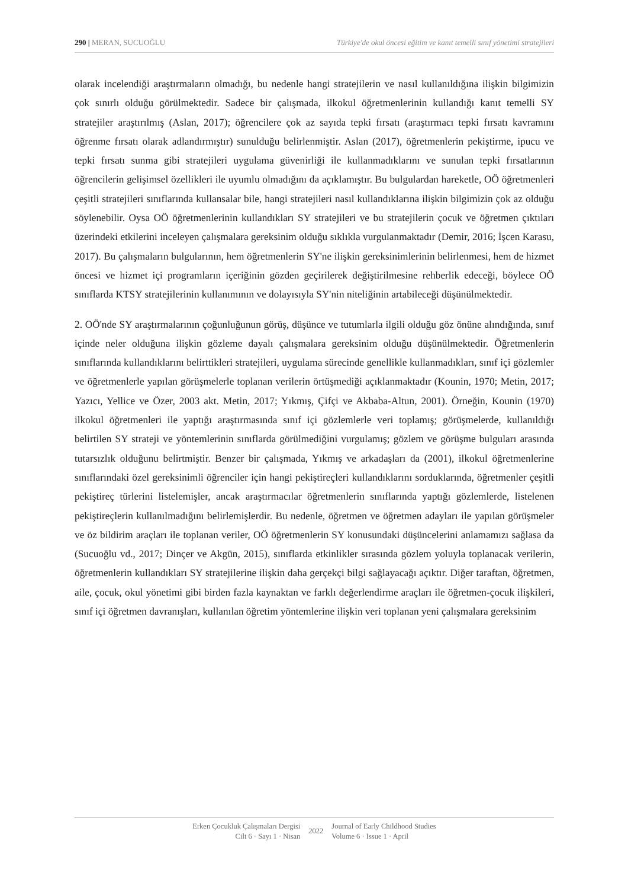290 | MERAN, SUCUOĞLU Türkiye'de okul öncesi eğitim ve kanıt temelli sınıf yönetimi stratejileri
olarak incelendiği araştırmaların olmadığı, bu nedenle hangi stratejilerin ve nasıl kullanıldığına ilişkin bilgimizin çok sınırlı olduğu görülmektedir. Sadece bir çalışmada, ilkokul öğretmenlerinin kullandığı kanıt temelli SY stratejiler araştırılmış (Aslan, 2017); öğrencilere çok az sayıda tepki fırsatı (araştırmacı tepki fırsatı kavramını öğrenme fırsatı olarak adlandırmıştır) sunulduğu belirlenmiştir. Aslan (2017), öğretmenlerin pekiştirme, ipucu ve tepki fırsatı sunma gibi stratejileri uygulama güvenirliği ile kullanmadıklarını ve sunulan tepki fırsatlarının öğrencilerin gelişimsel özellikleri ile uyumlu olmadığını da açıklamıştır. Bu bulgulardan hareketle, OÖ öğretmenleri çeşitli stratejileri sınıflarında kullansalar bile, hangi stratejileri nasıl kullandıklarına ilişkin bilgimizin çok az olduğu söylenebilir. Oysa OÖ öğretmenlerinin kullandıkları SY stratejileri ve bu stratejilerin çocuk ve öğretmen çıktıları üzerindeki etkilerini inceleyen çalışmalara gereksinim olduğu sıklıkla vurgulanmaktadır (Demir, 2016; İşcen Karasu, 2017). Bu çalışmaların bulgularının, hem öğretmenlerin SY'ne ilişkin gereksinimlerinin belirlenmesi, hem de hizmet öncesi ve hizmet içi programların içeriğinin gözden geçirilerek değiştirilmesine rehberlik edeceği, böylece OÖ sınıflarda KTSY stratejilerinin kullanımının ve dolayısıyla SY'nin niteliğinin artabileceği düşünülmektedir.
2. OÖ'nde SY araştırmalarının çoğunluğunun görüş, düşünce ve tutumlarla ilgili olduğu göz önüne alındığında, sınıf içinde neler olduğuna ilişkin gözleme dayalı çalışmalara gereksinim olduğu düşünülmektedir. Öğretmenlerin sınıflarında kullandıklarını belirttikleri stratejileri, uygulama sürecinde genellikle kullanmadıkları, sınıf içi gözlemler ve öğretmenlerle yapılan görüşmelerle toplanan verilerin örtüşmediği açıklanmaktadır (Kounin, 1970; Metin, 2017; Yazıcı, Yellice ve Özer, 2003 akt. Metin, 2017; Yıkmış, Çifçi ve Akbaba-Altun, 2001). Örneğin, Kounin (1970) ilkokul öğretmenleri ile yaptığı araştırmasında sınıf içi gözlemlerle veri toplamış; görüşmelerde, kullanıldığı belirtilen SY strateji ve yöntemlerinin sınıflarda görülmediğini vurgulamış; gözlem ve görüşme bulguları arasında tutarsızlık olduğunu belirtmiştir. Benzer bir çalışmada, Yıkmış ve arkadaşları da (2001), ilkokul öğretmenlerine sınıflarındaki özel gereksinimli öğrenciler için hangi pekiştireçleri kullandıklarını sorduklarında, öğretmenler çeşitli pekiştireç türlerini listelemişler, ancak araştırmacılar öğretmenlerin sınıflarında yaptığı gözlemlerde, listelenen pekiştireçlerin kullanılmadığını belirlemişlerdir. Bu nedenle, öğretmen ve öğretmen adayları ile yapılan görüşmeler ve öz bildirim araçları ile toplanan veriler, OÖ öğretmenlerin SY konusundaki düşüncelerini anlamamızı sağlasa da (Sucuoğlu vd., 2017; Dinçer ve Akgün, 2015), sınıflarda etkinlikler sırasında gözlem yoluyla toplanacak verilerin, öğretmenlerin kullandıkları SY stratejilerine ilişkin daha gerçekçi bilgi sağlayacağı açıktır. Diğer taraftan, öğretmen, aile, çocuk, okul yönetimi gibi birden fazla kaynaktan ve farklı değerlendirme araçları ile öğretmen-çocuk ilişkileri, sınıf içi öğretmen davranışları, kullanılan öğretim yöntemlerine ilişkin veri toplanan yeni çalışmalara gereksinim
Erken Çocukluk Çalışmaları Dergisi
Cilt 6 · Sayı 1 · Nisan
2022
Journal of Early Childhood Studies
Volume 6 · Issue 1 · April